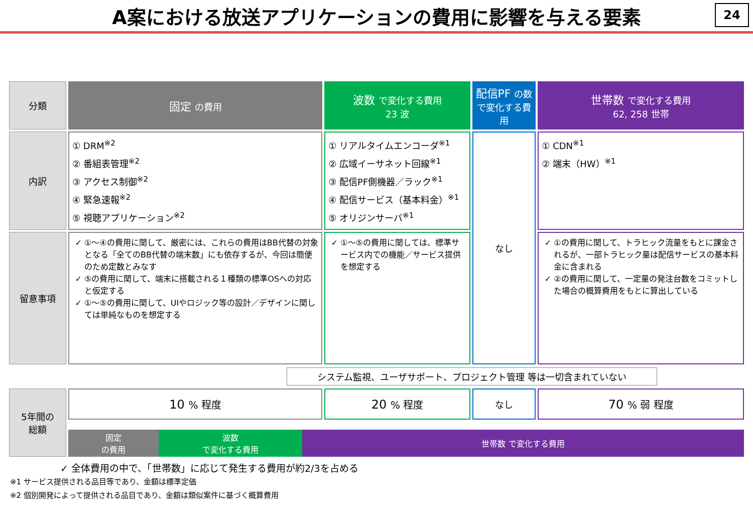A案における放送アプリケーションの費用に影響を与える要素
24
| 分類 | 固定 の費用 | 波数 で変化する費用 23 波 | 配信PF の数で変化する費用 | 世帯数 で変化する費用 62, 258 世帯 |
| 内訳 | ① DRM<sup>※2</sup> ② 番組表管理<sup>※2</sup> ③ アクセス制御<sup>※2</sup> ④ 緊急速報<sup>※2</sup> ⑤ 視聴アプリケーション<sup>※2</sup> | ① リアルタイムエンコーダ<sup>※1</sup> ② 広域イーサネット回線<sup>※1</sup> ③ 配信PF側機器／ラック<sup>※1</sup> ④ 配信サービス（基本料金）<sup>※1</sup> ⑤ オリジンサーバ<sup>※1</sup> | なし | ① CDN<sup>※1</sup> ② 端末（HW）<sup>※1</sup> |
| 留意事項 | ①～④の費用に関して、厳密には、これらの費用はBB代替の対象となる「全てのBB代替の端末数」にも依存するが、今回は簡便のため定数とみなす ⑤の費用に関して、端末に搭載される１種類の標準OSへの対応と仮定する ①～⑤の費用に関して、UIやロジック等の設計／デザインに関しては単純なものを想定する | ①～⑤の費用に関しては、標準サービス内での機能／サービス提供を想定する | | ①の費用に関して、トラヒック流量をもとに課金されるが、一部トラヒック量は配信サービスの基本料金に含まれる ②の費用に関して、一定量の発注台数をコミットした場合の概算費用をもとに算出している |
| システム監視、ユーザサポート、プロジェクト管理 等は一切含まれていない | | | | |
| 5年間の 総額 | 10 % 程度 | 20 % 程度 | なし | 70 % 弱 程度 |
| | 固定 の費用 波数 で変化する費用 世帯数 で変化する費用 | | | |
✓ 全体費用の中で、「世帯数」に応じて発生する費用が約2/3を占める
※1 サービス提供される品目等であり、金額は標準定価
※2 個別開発によって提供される品目であり、金額は類似案件に基づく概算費用